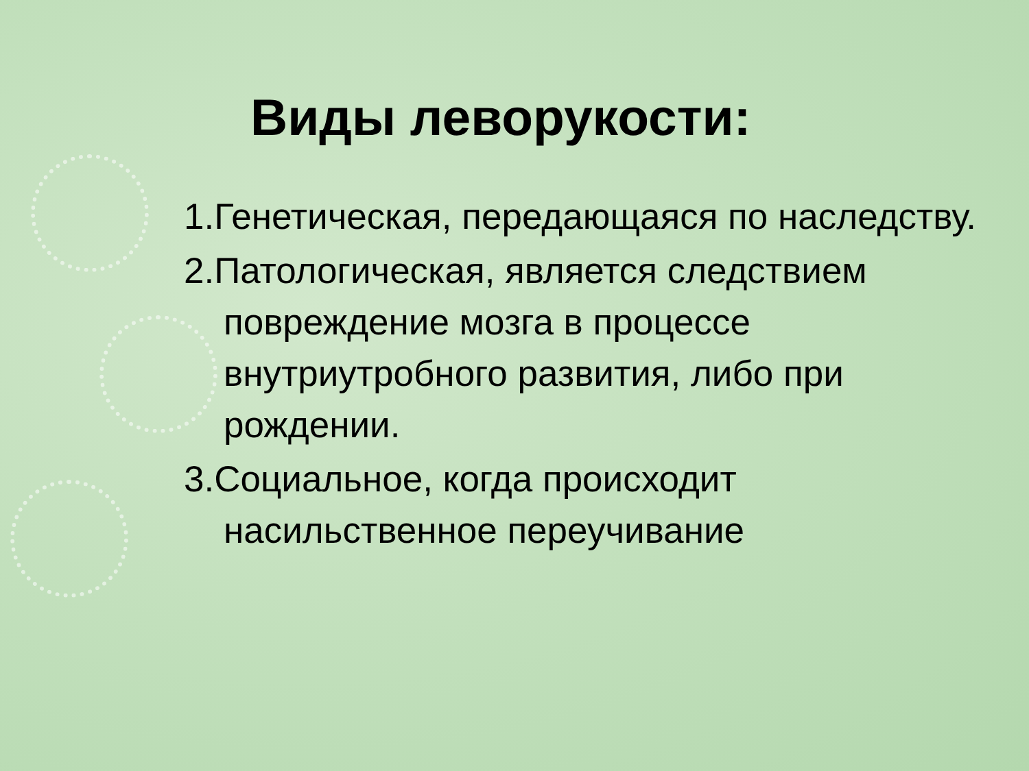Виды леворукости:
1.Генетическая, передающаяся по наследству.
2.Патологическая, является следствием повреждение мозга в процессе внутриутробного развития, либо при рождении.
3.Социальное, когда происходит насильственное переучивание